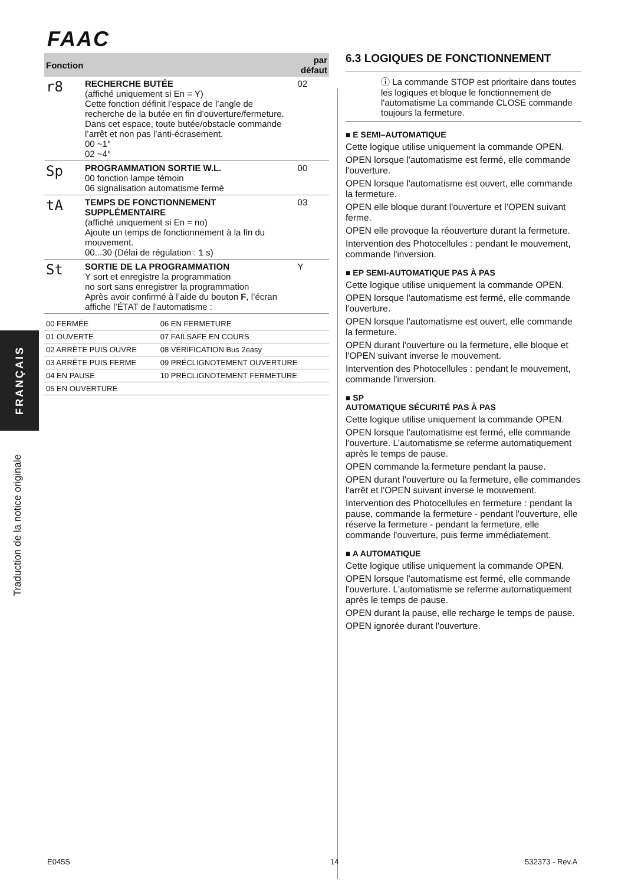FAAC
FRANÇAIS
Traduction de la notice originale
| Fonction | | par défaut |
| --- | --- | --- |
| r8 | RECHERCHE BUTÉE (affiché uniquement si En = Y) Cette fonction définit l’espace de l’angle de recherche de la butée en fin d’ouverture/fermeture. Dans cet espace, toute butée/obstacle commande l’arrêt et non pas l’anti-écrasement. 00 ~1° 02 ~4° | 02 |
| Sp | PROGRAMMATION SORTIE W.L. 00 fonction lampe témoin 06 signalisation automatisme fermé | 00 |
| tA | TEMPS DE FONCTIONNEMENT SUPPLÉMENTAIRE (affiché uniquement si En = no) Ajoute un temps de fonctionnement à la fin du mouvement. 00...30 (Délai de régulation : 1 s) | 03 |
| St | SORTIE DE LA PROGRAMMATION Y sort et enregistre la programmation no sort sans enregistrer la programmation Après avoir confirmé à l’aide du bouton F , l’écran affiche l’ÉTAT de l'automatisme : | Y |
| 00 FERMÉE | 06 EN FERMETURE |
| 01 OUVERTE | 07 FAILSAFE EN COURS |
| 02 ARRÊTE PUIS OUVRE | 08 VÉRIFICATION Bus 2easy |
| 03 ARRÊTE PUIS FERME | 09 PRÉCLIGNOTEMENT OUVERTURE |
| 04 EN PAUSE | 10 PRÉCLIGNOTEMENT FERMETURE |
| 05 EN OUVERTURE | |
6.3 LOGIQUES DE FONCTIONNEMENT
ⓘ La commande STOP est prioritaire dans toutes les logiques et bloque le fonctionnement de l'automatisme La commande CLOSE commande toujours la fermeture.
■ E SEMI–AUTOMATIQUE
Cette logique utilise uniquement la commande OPEN.
OPEN lorsque l'automatisme est fermé, elle commande l'ouverture.
OPEN lorsque l'automatisme est ouvert, elle commande la fermeture.
OPEN elle bloque durant l'ouverture et l’OPEN suivant ferme.
OPEN elle provoque la réouverture durant la fermeture.
Intervention des Photocellules : pendant le mouvement, commande l'inversion.
■ EP SEMI-AUTOMATIQUE PAS À PAS
Cette logique utilise uniquement la commande OPEN.
OPEN lorsque l'automatisme est fermé, elle commande l'ouverture.
OPEN lorsque l'automatisme est ouvert, elle commande la fermeture.
OPEN durant l'ouverture ou la fermeture, elle bloque et l'OPEN suivant inverse le mouvement.
Intervention des Photocellules : pendant le mouvement, commande l'inversion.
■ SP
AUTOMATIQUE SÉCURITÉ PAS À PAS
Cette logique utilise uniquement la commande OPEN.
OPEN lorsque l'automatisme est fermé, elle commande l'ouverture. L'automatisme se referme automatiquement après le temps de pause.
OPEN commande la fermeture pendant la pause.
OPEN durant l'ouverture ou la fermeture, elle commandes l'arrêt et l'OPEN suivant inverse le mouvement.
Intervention des Photocellules en fermeture : pendant la pause, commande la fermeture - pendant l'ouverture, elle réserve la fermeture - pendant la fermeture, elle commande l'ouverture, puis ferme immédiatement.
■ A AUTOMATIQUE
Cette logique utilise uniquement la commande OPEN.
OPEN lorsque l'automatisme est fermé, elle commande l'ouverture. L'automatisme se referme automatiquement après le temps de pause.
OPEN durant la pause, elle recharge le temps de pause.
OPEN ignorée durant l'ouverture.
E045S 14 532373 - Rev.A